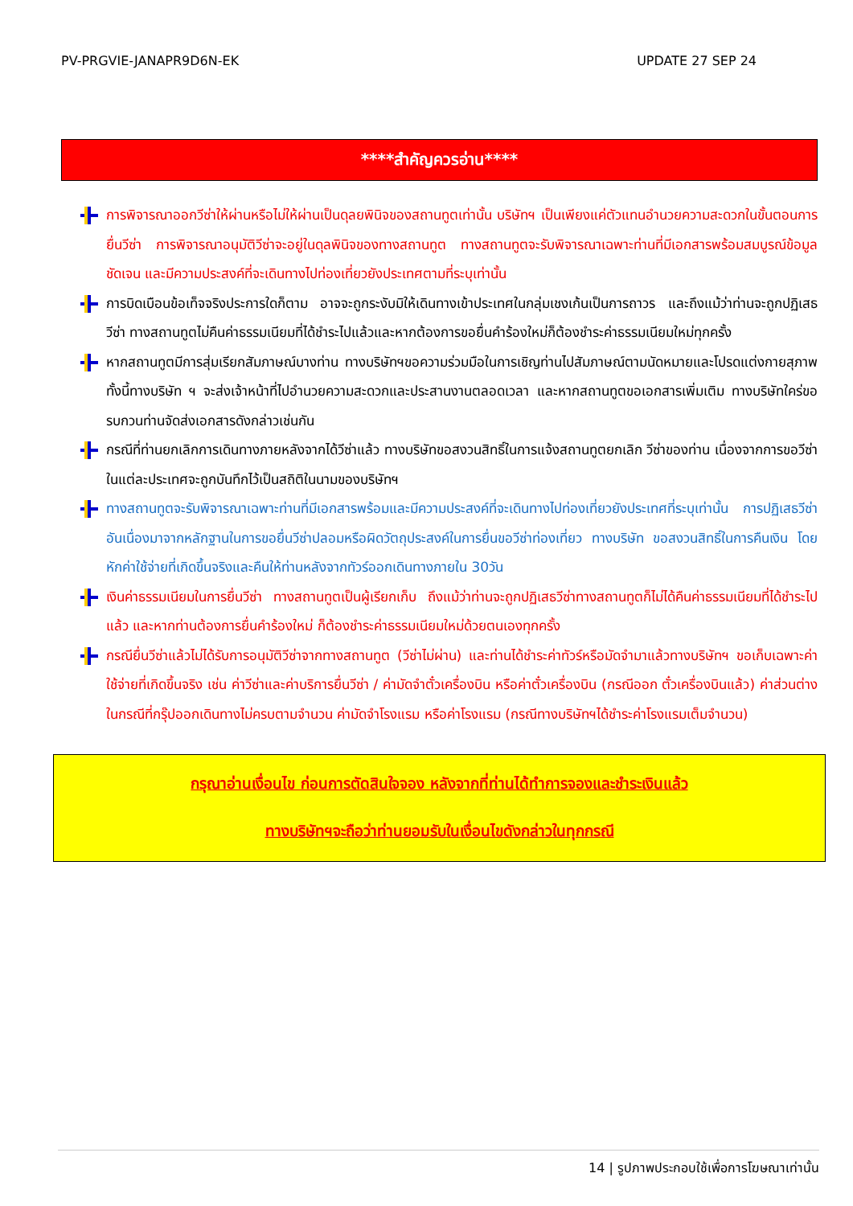PV-PRGVIE-JANAPR9D6N-EK UPDATE 27 SEP 24
****สำคัญควรอ่าน****
การพิจารณาออกวีซ่าให้ผ่านหรือไม่ให้ผ่านเป็นดุลยพินิจของสถานทูตเท่านั้น บริษัทฯ เป็นเพียงแค่ตัวแทนอำนวยความสะดวกในขั้นตอนการยื่นวีซ่า การพิจารณาอนุมัติวีซ่าจะอยู่ในดุลพินิจของทางสถานทูต ทางสถานทูตจะรับพิจารณาเฉพาะท่านที่มีเอกสารพร้อมสมบูรณ์ข้อมูลชัดเจน และมีความประสงค์ที่จะเดินทางไปท่องเที่ยวยังประเทศตามที่ระบุเท่านั้น
การบิดเบือนข้อเท็จจริงประการใดก็ตาม อาจจะถูกระงับมิให้เดินทางเข้าประเทศในกลุ่มเชงเก้นเป็นการถาวร และถึงแม้ว่าท่านจะถูกปฏิเสธวีซ่า ทางสถานทูตไม่คืนค่าธรรมเนียมที่ได้ชำระไปแล้วและหากต้องการขอยื่นคำร้องใหม่ก็ต้องชำระค่าธรรมเนียมใหม่ทุกครั้ง
หากสถานทูตมีการสุ่มเรียกสัมภาษณ์บางท่าน ทางบริษัทฯขอความร่วมมือในการเชิญท่านไปสัมภาษณ์ตามนัดหมายและโปรดแต่งกายสุภาพ ทั้งนี้ทางบริษัท ฯ จะส่งเจ้าหน้าที่ไปอำนวยความสะดวกและประสานงานตลอดเวลา และหากสถานทูตขอเอกสารเพิ่มเติม ทางบริษัทใคร่ขอรบกวนท่านจัดส่งเอกสารดังกล่าวเช่นกัน
กรณีที่ท่านยกเลิกการเดินทางภายหลังจากได้วีซ่าแล้ว ทางบริษัทขอสงวนสิทธิ์ในการแจ้งสถานทูตยกเลิก วีซ่าของท่าน เนื่องจากการขอวีซ่าในแต่ละประเทศจะถูกบันทึกไว้เป็นสถิติในนามของบริษัทฯ
ทางสถานทูตจะรับพิจารณาเฉพาะท่านที่มีเอกสารพร้อมและมีความประสงค์ที่จะเดินทางไปท่องเที่ยวยังประเทศที่ระบุเท่านั้น การปฏิเสธวีซ่าอันเนื่องมาจากหลักฐานในการขอยื่นวีซ่าปลอมหรือผิดวัตถุประสงค์ในการยื่นขอวีซ่าท่องเที่ยว ทางบริษัท ขอสงวนสิทธิ์ในการคืนเงิน โดยหักค่าใช้จ่ายที่เกิดขึ้นจริงและคืนให้ท่านหลังจากทัวร์ออกเดินทางภายใน 30วัน
เงินค่าธรรมเนียมในการยื่นวีซ่า ทางสถานทูตเป็นผู้เรียกเก็บ ถึงแม้ว่าท่านจะถูกปฏิเสธวีซ่าทางสถานทูตก็ไม่ได้คืนค่าธรรมเนียมที่ได้ชำระไปแล้ว และหากท่านต้องการยื่นคำร้องใหม่ ก็ต้องชำระค่าธรรมเนียมใหม่ด้วยตนเองทุกครั้ง
กรณียื่นวีซ่าแล้วไม่ได้รับการอนุมัติวีซ่าจากทางสถานทูต (วีซ่าไม่ผ่าน) และท่านได้ชำระค่าทัวร์หรือมัดจำมาแล้วทางบริษัทฯ ขอเก็บเฉพาะค่าใช้จ่ายที่เกิดขึ้นจริง เช่น ค่าวีซ่าและค่าบริการยื่นวีซ่า / ค่ามัดจำตั๋วเครื่องบิน หรือค่าตั๋วเครื่องบิน (กรณีออก ตั๋วเครื่องบินแล้ว) ค่าส่วนต่างในกรณีที่กรุ๊ปออกเดินทางไม่ครบตามจำนวน ค่ามัดจำโรงแรม หรือค่าโรงแรม (กรณีทางบริษัทฯได้ชำระค่าโรงแรมเต็มจำนวน)
กรุณาอ่านเงื่อนไข ก่อนการตัดสินใจจอง หลังจากที่ท่านได้ทำการจองและชำระเงินแล้ว
ทางบริษัทฯจะถือว่าท่านยอมรับในเงื่อนไขดังกล่าวในทุกกรณี
14 | รูปภาพประกอบใช้เพื่อการโฆษณาเท่านั้น